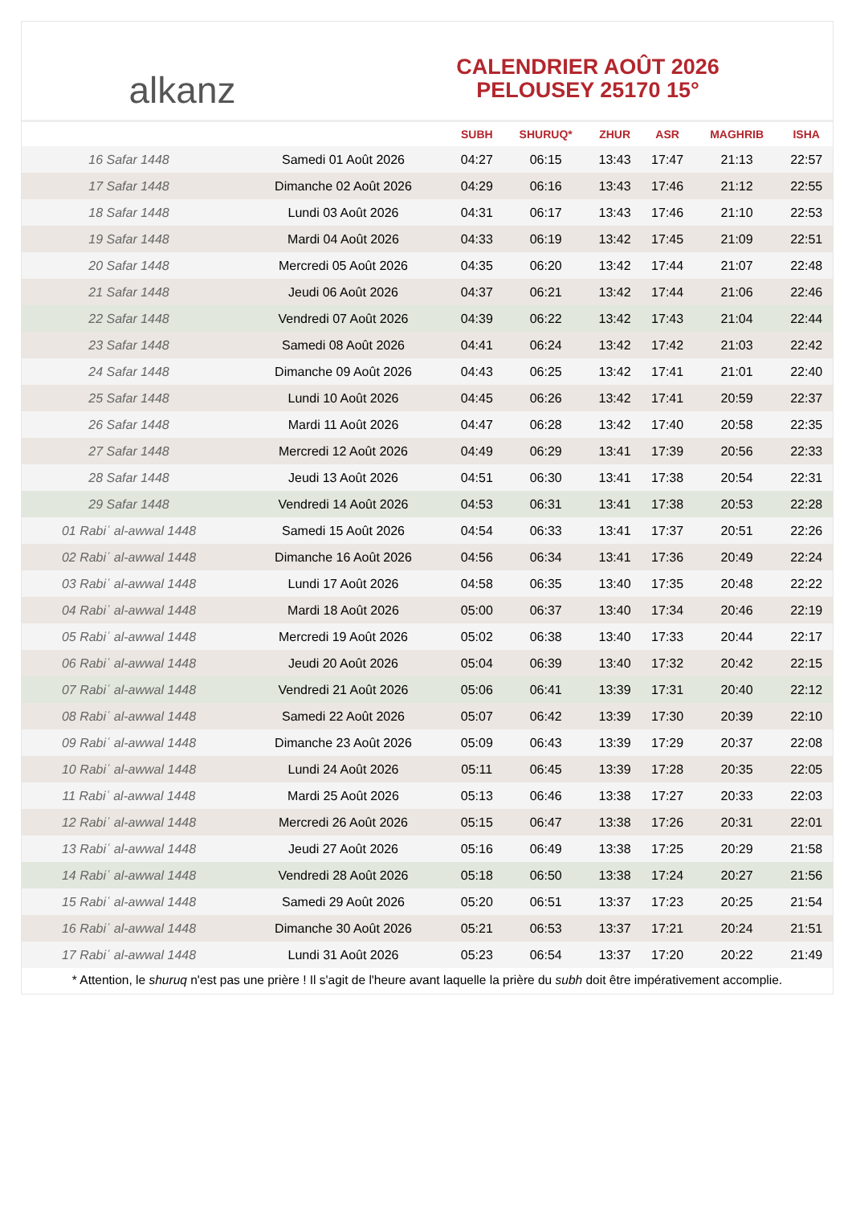alkanz
CALENDRIER AOÛT 2026
PELOUSEY 25170 15°
| | | SUBH | SHURUQ* | ZHUR | ASR | MAGHRIB | ISHA |
| --- | --- | --- | --- | --- | --- | --- | --- |
| 16 Safar 1448 | Samedi 01 Août 2026 | 04:27 | 06:15 | 13:43 | 17:47 | 21:13 | 22:57 |
| 17 Safar 1448 | Dimanche 02 Août 2026 | 04:29 | 06:16 | 13:43 | 17:46 | 21:12 | 22:55 |
| 18 Safar 1448 | Lundi 03 Août 2026 | 04:31 | 06:17 | 13:43 | 17:46 | 21:10 | 22:53 |
| 19 Safar 1448 | Mardi 04 Août 2026 | 04:33 | 06:19 | 13:42 | 17:45 | 21:09 | 22:51 |
| 20 Safar 1448 | Mercredi 05 Août 2026 | 04:35 | 06:20 | 13:42 | 17:44 | 21:07 | 22:48 |
| 21 Safar 1448 | Jeudi 06 Août 2026 | 04:37 | 06:21 | 13:42 | 17:44 | 21:06 | 22:46 |
| 22 Safar 1448 | Vendredi 07 Août 2026 | 04:39 | 06:22 | 13:42 | 17:43 | 21:04 | 22:44 |
| 23 Safar 1448 | Samedi 08 Août 2026 | 04:41 | 06:24 | 13:42 | 17:42 | 21:03 | 22:42 |
| 24 Safar 1448 | Dimanche 09 Août 2026 | 04:43 | 06:25 | 13:42 | 17:41 | 21:01 | 22:40 |
| 25 Safar 1448 | Lundi 10 Août 2026 | 04:45 | 06:26 | 13:42 | 17:41 | 20:59 | 22:37 |
| 26 Safar 1448 | Mardi 11 Août 2026 | 04:47 | 06:28 | 13:42 | 17:40 | 20:58 | 22:35 |
| 27 Safar 1448 | Mercredi 12 Août 2026 | 04:49 | 06:29 | 13:41 | 17:39 | 20:56 | 22:33 |
| 28 Safar 1448 | Jeudi 13 Août 2026 | 04:51 | 06:30 | 13:41 | 17:38 | 20:54 | 22:31 |
| 29 Safar 1448 | Vendredi 14 Août 2026 | 04:53 | 06:31 | 13:41 | 17:38 | 20:53 | 22:28 |
| 01 Rabiʿ al-awwal 1448 | Samedi 15 Août 2026 | 04:54 | 06:33 | 13:41 | 17:37 | 20:51 | 22:26 |
| 02 Rabiʿ al-awwal 1448 | Dimanche 16 Août 2026 | 04:56 | 06:34 | 13:41 | 17:36 | 20:49 | 22:24 |
| 03 Rabiʿ al-awwal 1448 | Lundi 17 Août 2026 | 04:58 | 06:35 | 13:40 | 17:35 | 20:48 | 22:22 |
| 04 Rabiʿ al-awwal 1448 | Mardi 18 Août 2026 | 05:00 | 06:37 | 13:40 | 17:34 | 20:46 | 22:19 |
| 05 Rabiʿ al-awwal 1448 | Mercredi 19 Août 2026 | 05:02 | 06:38 | 13:40 | 17:33 | 20:44 | 22:17 |
| 06 Rabiʿ al-awwal 1448 | Jeudi 20 Août 2026 | 05:04 | 06:39 | 13:40 | 17:32 | 20:42 | 22:15 |
| 07 Rabiʿ al-awwal 1448 | Vendredi 21 Août 2026 | 05:06 | 06:41 | 13:39 | 17:31 | 20:40 | 22:12 |
| 08 Rabiʿ al-awwal 1448 | Samedi 22 Août 2026 | 05:07 | 06:42 | 13:39 | 17:30 | 20:39 | 22:10 |
| 09 Rabiʿ al-awwal 1448 | Dimanche 23 Août 2026 | 05:09 | 06:43 | 13:39 | 17:29 | 20:37 | 22:08 |
| 10 Rabiʿ al-awwal 1448 | Lundi 24 Août 2026 | 05:11 | 06:45 | 13:39 | 17:28 | 20:35 | 22:05 |
| 11 Rabiʿ al-awwal 1448 | Mardi 25 Août 2026 | 05:13 | 06:46 | 13:38 | 17:27 | 20:33 | 22:03 |
| 12 Rabiʿ al-awwal 1448 | Mercredi 26 Août 2026 | 05:15 | 06:47 | 13:38 | 17:26 | 20:31 | 22:01 |
| 13 Rabiʿ al-awwal 1448 | Jeudi 27 Août 2026 | 05:16 | 06:49 | 13:38 | 17:25 | 20:29 | 21:58 |
| 14 Rabiʿ al-awwal 1448 | Vendredi 28 Août 2026 | 05:18 | 06:50 | 13:38 | 17:24 | 20:27 | 21:56 |
| 15 Rabiʿ al-awwal 1448 | Samedi 29 Août 2026 | 05:20 | 06:51 | 13:37 | 17:23 | 20:25 | 21:54 |
| 16 Rabiʿ al-awwal 1448 | Dimanche 30 Août 2026 | 05:21 | 06:53 | 13:37 | 17:21 | 20:24 | 21:51 |
| 17 Rabiʿ al-awwal 1448 | Lundi 31 Août 2026 | 05:23 | 06:54 | 13:37 | 17:20 | 20:22 | 21:49 |
* Attention, le shuruq n'est pas une prière ! Il s'agit de l'heure avant laquelle la prière du subh doit être impérativement accomplie.